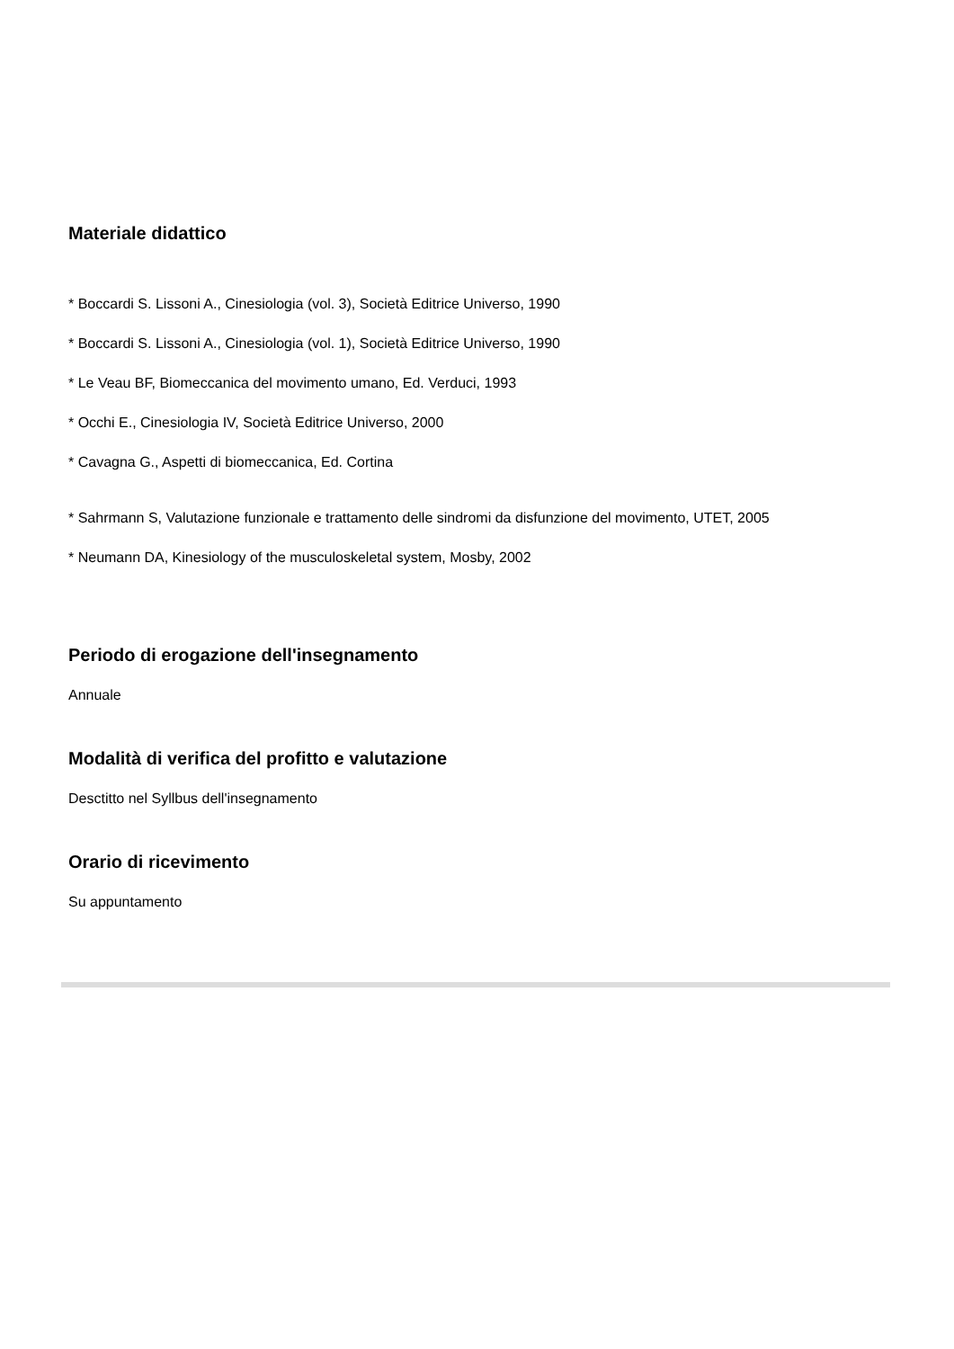Materiale didattico
* Boccardi S. Lissoni A., Cinesiologia (vol. 3), Società Editrice Universo, 1990
* Boccardi S. Lissoni A., Cinesiologia (vol. 1), Società Editrice Universo, 1990
* Le Veau BF, Biomeccanica del movimento umano, Ed. Verduci, 1993
* Occhi E., Cinesiologia IV, Società Editrice Universo, 2000
* Cavagna G., Aspetti di biomeccanica, Ed. Cortina
* Sahrmann S, Valutazione funzionale e trattamento delle sindromi da disfunzione del movimento, UTET, 2005
* Neumann DA, Kinesiology of the musculoskeletal system, Mosby, 2002
Periodo di erogazione dell'insegnamento
Annuale
Modalità di verifica del profitto e valutazione
Desctitto nel Syllbus dell'insegnamento
Orario di ricevimento
Su appuntamento